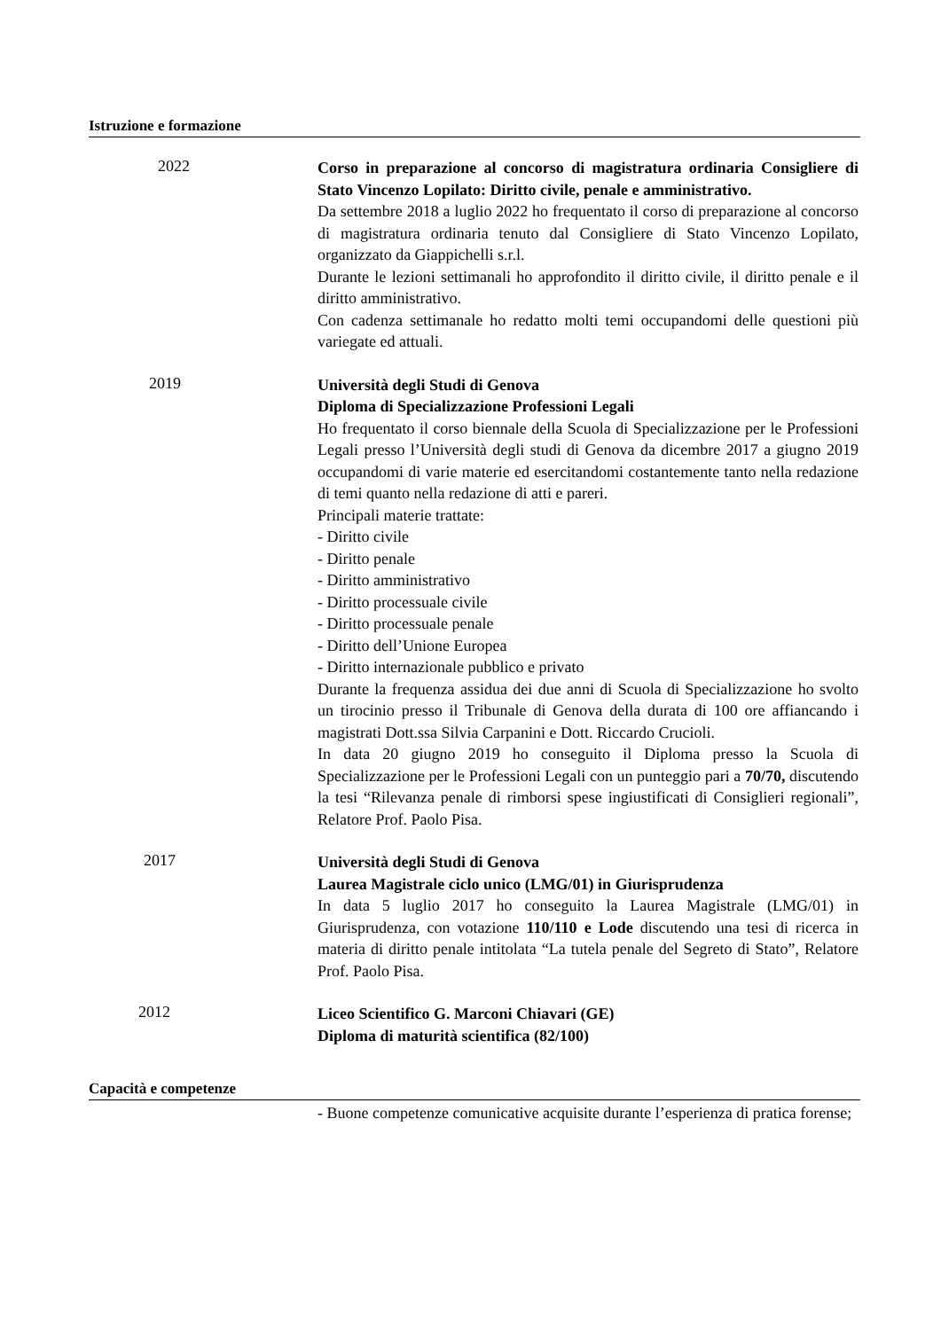Istruzione e formazione
2022
Corso in preparazione al concorso di magistratura ordinaria Consigliere di Stato Vincenzo Lopilato: Diritto civile, penale e amministrativo.
Da settembre 2018 a luglio 2022 ho frequentato il corso di preparazione al concorso di magistratura ordinaria tenuto dal Consigliere di Stato Vincenzo Lopilato, organizzato da Giappichelli s.r.l.
Durante le lezioni settimanali ho approfondito il diritto civile, il diritto penale e il diritto amministrativo.
Con cadenza settimanale ho redatto molti temi occupandomi delle questioni più variegate ed attuali.
2019
Università degli Studi di Genova
Diploma di Specializzazione Professioni Legali
Ho frequentato il corso biennale della Scuola di Specializzazione per le Professioni Legali presso l’Università degli studi di Genova da dicembre 2017 a giugno 2019 occupandomi di varie materie ed esercitandomi costantemente tanto nella redazione di temi quanto nella redazione di atti e pareri.
Principali materie trattate:
- Diritto civile
- Diritto penale
- Diritto amministrativo
- Diritto processuale civile
- Diritto processuale penale
- Diritto dell’Unione Europea
- Diritto internazionale pubblico e privato
Durante la frequenza assidua dei due anni di Scuola di Specializzazione ho svolto un tirocinio presso il Tribunale di Genova della durata di 100 ore affiancando i magistrati Dott.ssa Silvia Carpanini e Dott. Riccardo Crucioli.
In data 20 giugno 2019 ho conseguito il Diploma presso la Scuola di Specializzazione per le Professioni Legali con un punteggio pari a 70/70, discutendo la tesi “Rilevanza penale di rimborsi spese ingiustificati di Consiglieri regionali”, Relatore Prof. Paolo Pisa.
2017
Università degli Studi di Genova
Laurea Magistrale ciclo unico (LMG/01) in Giurisprudenza
In data 5 luglio 2017 ho conseguito la Laurea Magistrale (LMG/01) in Giurisprudenza, con votazione 110/110 e Lode discutendo una tesi di ricerca in materia di diritto penale intitolata “La tutela penale del Segreto di Stato”, Relatore Prof. Paolo Pisa.
2012
Liceo Scientifico G. Marconi Chiavari (GE)
Diploma di maturità scientifica (82/100)
Capacità e competenze
- Buone competenze comunicative acquisite durante l’esperienza di pratica forense;